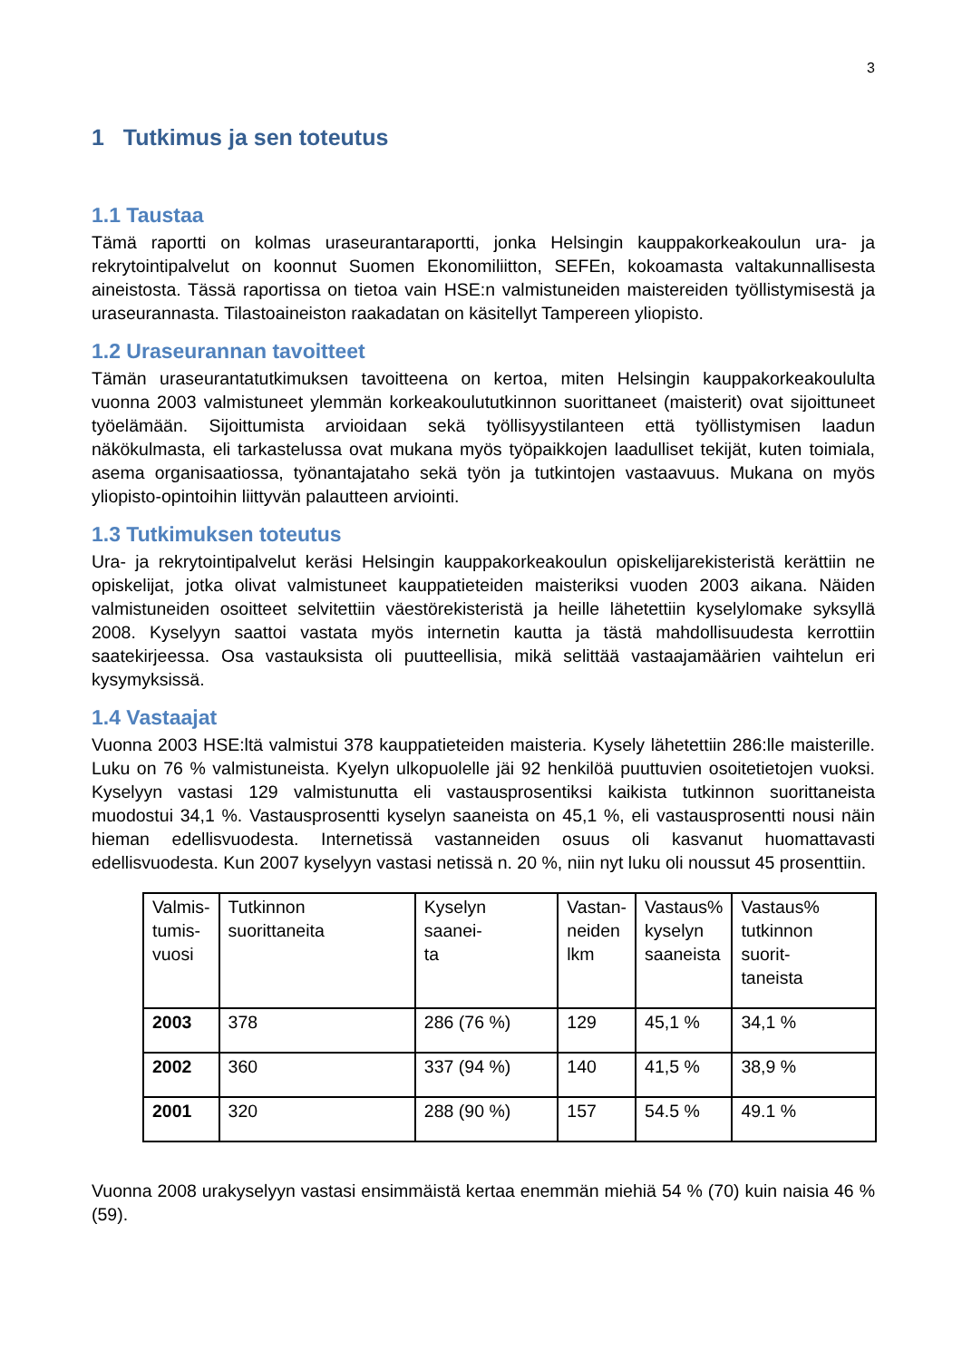3
1 Tutkimus ja sen toteutus
1.1 Taustaa
Tämä raportti on kolmas uraseurantaraportti, jonka Helsingin kauppakorkeakoulun ura- ja rekrytointipalvelut on koonnut Suomen Ekonomiliitton, SEFEn, kokoamasta valtakunnallisesta aineistosta. Tässä raportissa on tietoa vain HSE:n valmistuneiden maistereiden työllistymisestä ja uraseurannasta. Tilastoaineiston raakadatan on käsitellyt Tampereen yliopisto.
1.2 Uraseurannan tavoitteet
Tämän uraseurantatutkimuksen tavoitteena on kertoa, miten Helsingin kauppakorkeakoululta vuonna 2003 valmistuneet ylemmän korkeakoulututkinnon suorittaneet (maisterit) ovat sijoittuneet työelämään. Sijoittumista arvioidaan sekä työllisyystilanteen että työllistymisen laadun näkökulmasta, eli tarkastelussa ovat mukana myös työpaikkojen laadulliset tekijät, kuten toimiala, asema organisaatiossa, työnantajataho sekä työn ja tutkintojen vastaavuus. Mukana on myös yliopisto-opintoihin liittyvän palautteen arviointi.
1.3 Tutkimuksen toteutus
Ura- ja rekrytointipalvelut keräsi Helsingin kauppakorkeakoulun opiskelijarekisteristä kerättiin ne opiskelijat, jotka olivat valmistuneet kauppatieteiden maisteriksi vuoden 2003 aikana. Näiden valmistuneiden osoitteet selvitettiin väestörekisteristä ja heille lähetettiin kyselylomake syksyllä 2008. Kyselyyn saattoi vastata myös internetin kautta ja tästä mahdollisuudesta kerrottiin saatekirjeessa. Osa vastauksista oli puutteellisia, mikä selittää vastaajamäärien vaihtelun eri kysymyksissä.
1.4 Vastaajat
Vuonna 2003 HSE:ltä valmistui 378 kauppatieteiden maisteria. Kysely lähetettiin 286:lle maisterille. Luku on 76 % valmistuneista. Kyelyn ulkopuolelle jäi 92 henkilöä puuttuvien osoitetietojen vuoksi. Kyselyyn vastasi 129 valmistunutta eli vastausprosentiksi kaikista tutkinnon suorittaneista muodostui 34,1 %. Vastausprosentti kyselyn saaneista on 45,1 %, eli vastausprosentti nousi näin hieman edellisvuodesta. Internetissä vastanneiden osuus oli kasvanut huomattavasti edellisvuodesta. Kun 2007 kyselyyn vastasi netissä n. 20 %, niin nyt luku oli noussut 45 prosenttiin.
| Valmis- tumis- vuosi | Tutkinnon suorittaneita | Kyselyn saanei- ta | Vastan- neiden lkm | Vastaus% kyselyn saaneista | Vastaus% tutkinnon suorit- taneista |
| 2003 | 378 | 286 (76 %) | 129 | 45,1 % | 34,1 % |
| 2002 | 360 | 337 (94 %) | 140 | 41,5 % | 38,9 % |
| 2001 | 320 | 288 (90 %) | 157 | 54.5 % | 49.1 % |
Vuonna 2008 urakyselyyn vastasi ensimmäistä kertaa enemmän miehiä 54 % (70) kuin naisia 46 % (59).